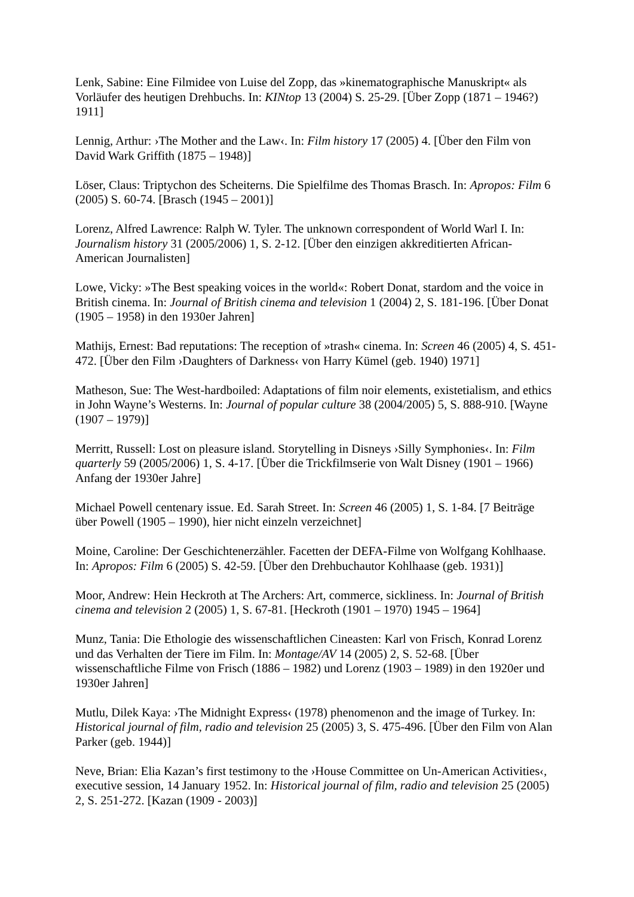Lenk, Sabine: Eine Filmidee von Luise del Zopp, das »kinematographische Manuskript« als Vorläufer des heutigen Drehbuchs. In: KINtop 13 (2004) S. 25-29. [Über Zopp (1871 – 1946?) 1911]
Lennig, Arthur: ›The Mother and the Law‹. In: Film history 17 (2005) 4. [Über den Film von David Wark Griffith (1875 – 1948)]
Löser, Claus: Triptychon des Scheiterns. Die Spielfilme des Thomas Brasch. In: Apropos: Film 6 (2005) S. 60-74. [Brasch (1945 – 2001)]
Lorenz, Alfred Lawrence: Ralph W. Tyler. The unknown correspondent of World Warl I. In: Journalism history 31 (2005/2006) 1, S. 2-12. [Über den einzigen akkreditierten African-American Journalisten]
Lowe, Vicky: »The Best speaking voices in the world«: Robert Donat, stardom and the voice in British cinema. In: Journal of British cinema and television 1 (2004) 2, S. 181-196. [Über Donat (1905 – 1958) in den 1930er Jahren]
Mathijs, Ernest: Bad reputations: The reception of »trash« cinema. In: Screen 46 (2005) 4, S. 451-472. [Über den Film ›Daughters of Darkness‹ von Harry Kümel (geb. 1940) 1971]
Matheson, Sue: The West-hardboiled: Adaptations of film noir elements, existetialism, and ethics in John Wayne’s Westerns. In: Journal of popular culture 38 (2004/2005) 5, S. 888-910. [Wayne (1907 – 1979)]
Merritt, Russell: Lost on pleasure island. Storytelling in Disneys ›Silly Symphonies‹. In: Film quarterly 59 (2005/2006) 1, S. 4-17. [Über die Trickfilmserie von Walt Disney (1901 – 1966) Anfang der 1930er Jahre]
Michael Powell centenary issue. Ed. Sarah Street. In: Screen 46 (2005) 1, S. 1-84. [7 Beiträge über Powell (1905 – 1990), hier nicht einzeln verzeichnet]
Moine, Caroline: Der Geschichtenerzähler. Facetten der DEFA-Filme von Wolfgang Kohlhaase. In: Apropos: Film 6 (2005) S. 42-59. [Über den Drehbuchautor Kohlhaase (geb. 1931)]
Moor, Andrew: Hein Heckroth at The Archers: Art, commerce, sickliness. In: Journal of British cinema and television 2 (2005) 1, S. 67-81. [Heckroth (1901 – 1970) 1945 – 1964]
Munz, Tania: Die Ethologie des wissenschaftlichen Cineasten: Karl von Frisch, Konrad Lorenz und das Verhalten der Tiere im Film. In: Montage/AV 14 (2005) 2, S. 52-68. [Über wissenschaftliche Filme von Frisch (1886 – 1982) und Lorenz (1903 – 1989) in den 1920er und 1930er Jahren]
Mutlu, Dilek Kaya: ›The Midnight Express‹ (1978) phenomenon and the image of Turkey. In: Historical journal of film, radio and television 25 (2005) 3, S. 475-496. [Über den Film von Alan Parker (geb. 1944)]
Neve, Brian: Elia Kazan’s first testimony to the ›House Committee on Un-American Activities‹, executive session, 14 January 1952. In: Historical journal of film, radio and television 25 (2005) 2, S. 251-272. [Kazan (1909 - 2003)]